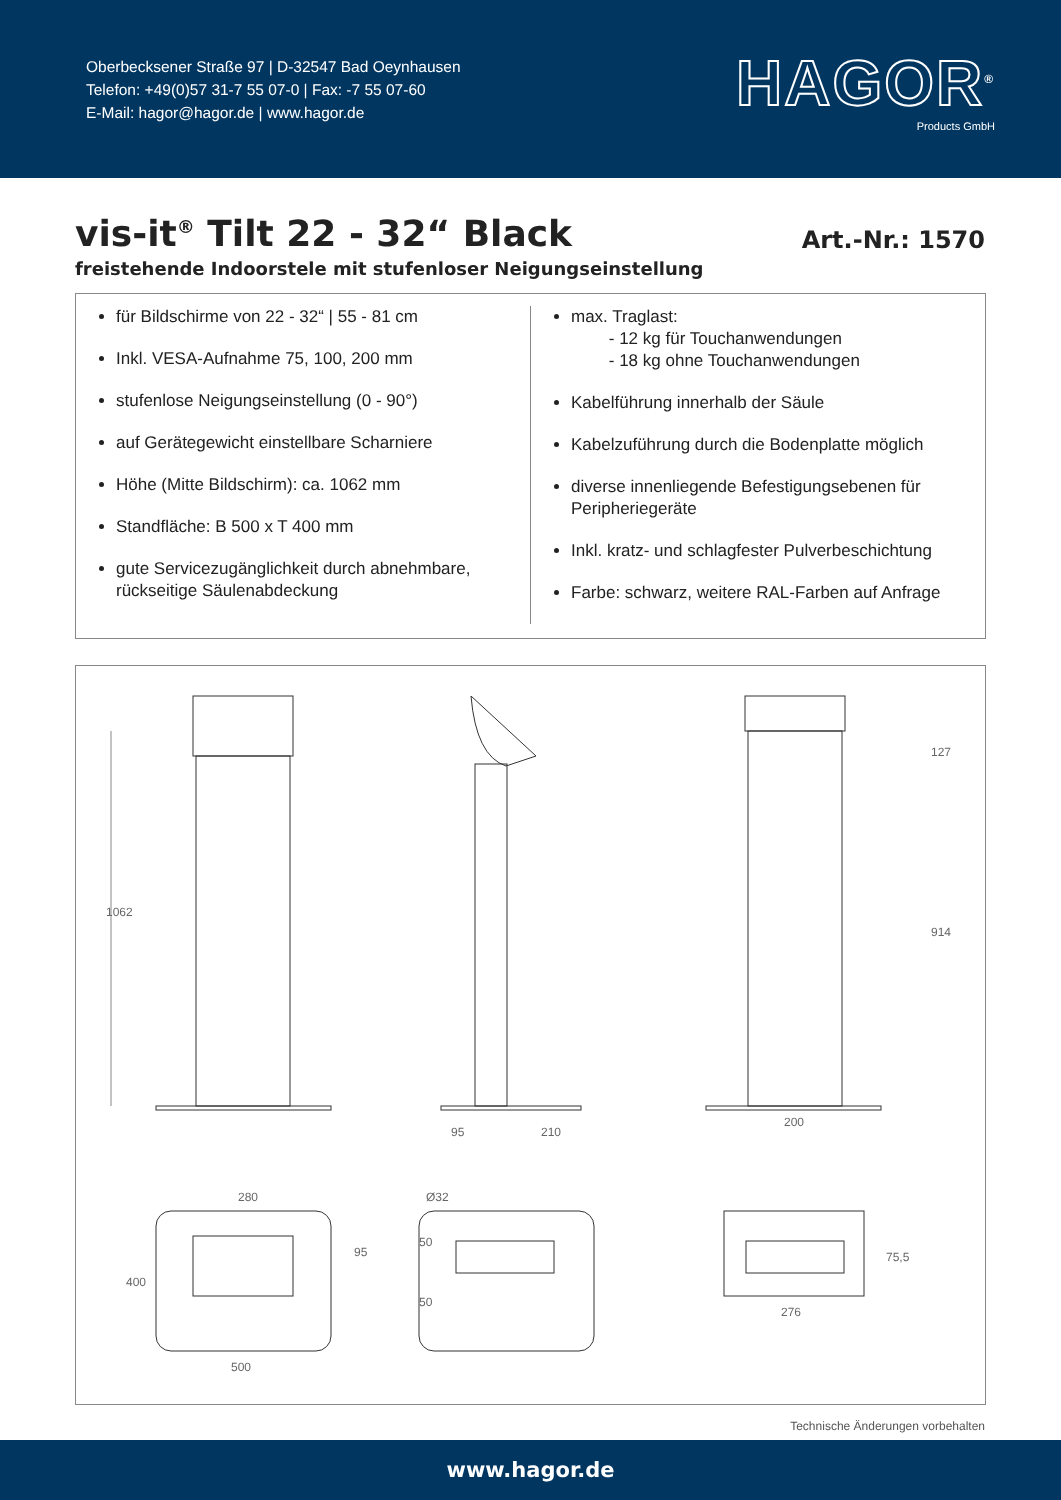Oberbecksener Straße 97 | D-32547 Bad Oeynhausen
Telefon: +49(0)57 31-7 55 07-0 | Fax: -7 55 07-60
E-Mail: hagor@hagor.de | www.hagor.de
HAGOR<sup>®</sup>
Products GmbH
vis-it<sup>®</sup> Tilt 22 - 32“ Black
Art.-Nr.: 1570
freistehende Indoorstele mit stufenloser Neigungseinstellung
für Bildschirme von 22 - 32“ | 55 - 81 cm
Inkl. VESA-Aufnahme 75, 100, 200 mm
stufenlose Neigungseinstellung (0 - 90°)
auf Gerätegewicht einstellbare Scharniere
Höhe (Mitte Bildschirm): ca. 1062 mm
Standfläche: B 500 x T 400 mm
gute Servicezugänglichkeit durch abnehmbare, rückseitige Säulenabdeckung
max. Traglast:
- 12 kg für Touchanwendungen
- 18 kg ohne Touchanwendungen
Kabelführung innerhalb der Säule
Kabelzuführung durch die Bodenplatte möglich
diverse innenliegende Befestigungsebenen für Peripheriegeräte
Inkl. kratz- und schlagfester Pulverbeschichtung
Farbe: schwarz, weitere RAL-Farben auf Anfrage
1062
95
210
200
127
914
280
500
400
95
Ø32
50
50
276
75,5
Technische Änderungen vorbehalten
www.hagor.de